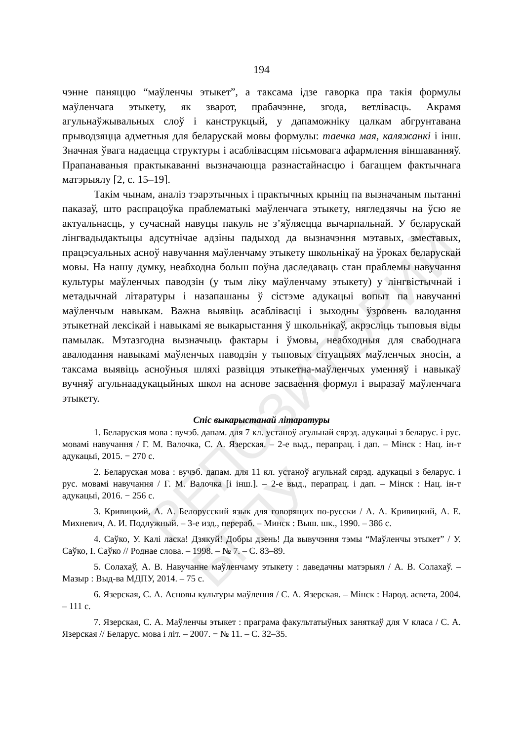РЕПОЗИТОРИЙ БГПУ
194
чэнне паняццю “маўленчы этыкет”, а таксама ідзе гаворка пра такія формулы маўленчага этыкету, як зварот, прабачэнне, згода, ветлівасць. Акрамя агульнаўжывальных слоў і канструкцый, у дапаможніку цалкам абгрунтавана прыводзяцца адметныя для беларускай мовы формулы: таечка мая, каляжанкі і інш. Значная ўвага надаецца структуры і асаблівасцям пісьмовага афармлення віншаванняў. Прапанаваныя практыкаванні вызначаюцца разнастайнасцю і багаццем фактычнага матэрыялу [2, с. 15–19].
Такім чынам, аналіз тэарэтычных і практычных крыніц па вызначаным пытанні паказаў, што распрацоўка праблематыкі маўленчага этыкету, нягледзячы на ўсю яе актуальнасць, у сучаснай навуцы пакуль не з’яўляецца вычарпальнай. У беларускай лінгвадыдактыцы адсутнічае адзіны падыход да вызначэння мэтавых, зместавых, працэсуальных асноў навучання маўленчаму этыкету школьнікаў на ўроках беларускай мовы. На нашу думку, неабходна больш поўна даследаваць стан праблемы навучання культуры маўленчых паводзін (у тым ліку маўленчаму этыкету) у лінгвістычнай і метадычнай літаратуры і назапашаны ў сістэме адукацыі вопыт па навучанні маўленчым навыкам. Важна выявіць асаблівасці і зыходны ўзровень валодання этыкетнай лексікай і навыкамі яе выкарыстання ў школьнікаў, акрэсліць тыповыя віды памылак. Мэтазгодна вызначыць фактары і ўмовы, неабходныя для свабоднага авалодання навыкамі маўленчых паводзін у тыповых сітуацыях маўленчых зносін, а таксама выявіць асноўныя шляхі развіцця этыкетна-маўленчых уменняў і навыкаў вучняў агульнаадукацыйных школ на аснове засваення формул і выразаў маўленчага этыкету.
Спіс выкарыстанай літаратуры
1. Беларуская мова : вучэб. дапам. для 7 кл. устаноў агульнай сярэд. адукацыі з беларус. і рус. мовамі навучання / Г. М. Валочка, С. А. Язерская. – 2-е выд., перапрац. і дап. – Мінск : Нац. ін-т адукацыі, 2015. − 270 с.
2. Беларуская мова : вучэб. дапам. для 11 кл. устаноў агульнай сярэд. адукацыі з беларус. і рус. мовамі навучання / Г. М. Валочка [і інш.]. – 2-е выд., перапрац. і дап. – Мінск : Нац. ін-т адукацыі, 2016. − 256 с.
3. Кривицкий, А. А. Белорусский язык для говорящих по-русски / А. А. Кривицкий, А. Е. Михневич, А. И. Подлужный. – 3-е изд., перераб. – Минск : Выш. шк., 1990. – 386 с.
4. Саўко, У. Калі ласка! Дзякуй! Добры дзень! Да вывучэння тэмы “Маўленчы этыкет” / У. Саўко, І. Саўко // Роднае слова. – 1998. – № 7. – С. 83–89.
5. Солахаў, А. В. Навучанне маўленчаму этыкету : даведачны матэрыял / А. В. Солахаў. – Мазыр : Выд-ва МДПУ, 2014. – 75 с.
6. Язерская, С. А. Асновы культуры маўлення / С. А. Язерская. – Мінск : Народ. асвета, 2004. – 111 с.
7. Язерская, С. А. Маўленчы этыкет : праграма факультатыўных заняткаў для V класа / С. А. Язерская // Беларус. мова і літ. – 2007. − № 11. – С. 32–35.